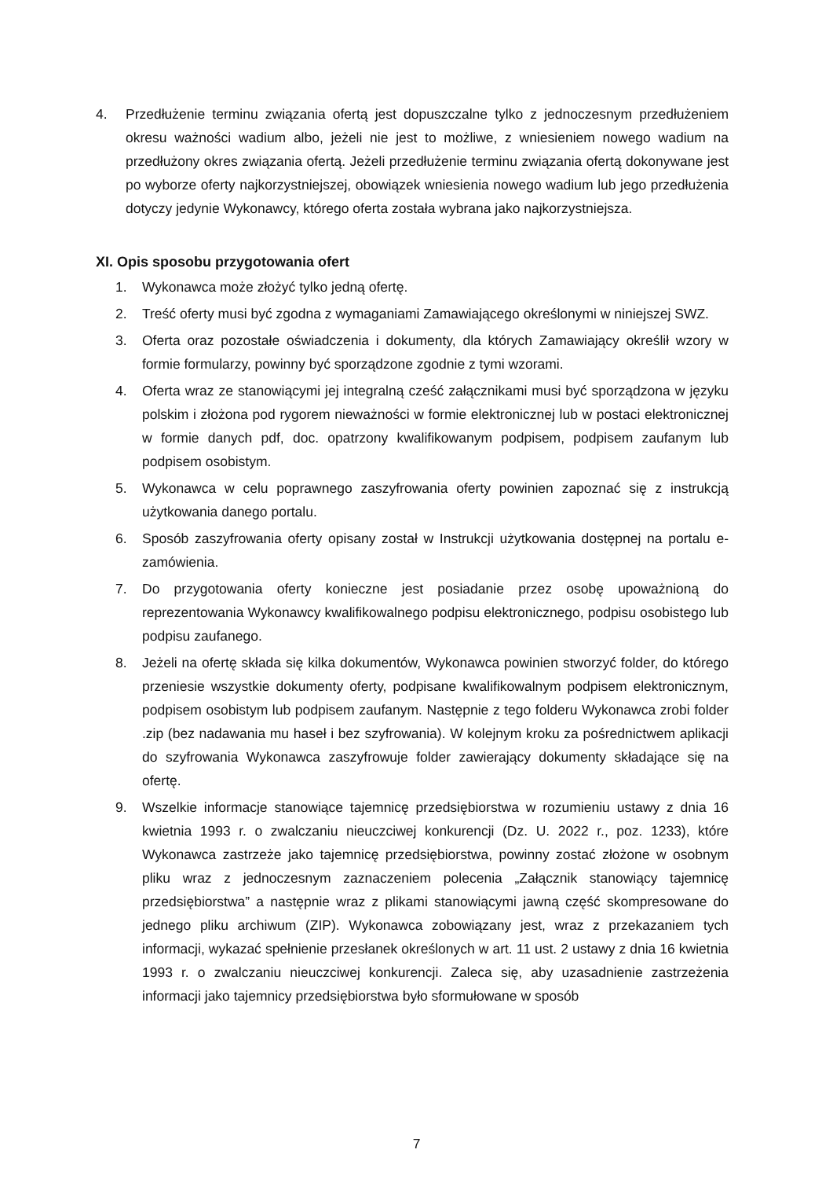4. Przedłużenie terminu związania ofertą jest dopuszczalne tylko z jednoczesnym przedłużeniem okresu ważności wadium albo, jeżeli nie jest to możliwe, z wniesieniem nowego wadium na przedłużony okres związania ofertą. Jeżeli przedłużenie terminu związania ofertą dokonywane jest po wyborze oferty najkorzystniejszej, obowiązek wniesienia nowego wadium lub jego przedłużenia dotyczy jedynie Wykonawcy, którego oferta została wybrana jako najkorzystniejsza.
XI. Opis sposobu przygotowania ofert
1. Wykonawca może złożyć tylko jedną ofertę.
2. Treść oferty musi być zgodna z wymaganiami Zamawiającego określonymi w niniejszej SWZ.
3. Oferta oraz pozostałe oświadczenia i dokumenty, dla których Zamawiający określił wzory w formie formularzy, powinny być sporządzone zgodnie z tymi wzorami.
4. Oferta wraz ze stanowiącymi jej integralną cześć załącznikami musi być sporządzona w języku polskim i złożona pod rygorem nieważności w formie elektronicznej lub w postaci elektronicznej w formie danych pdf, doc. opatrzony kwalifikowanym podpisem, podpisem zaufanym lub podpisem osobistym.
5. Wykonawca w celu poprawnego zaszyfrowania oferty powinien zapoznać się z instrukcją użytkowania danego portalu.
6. Sposób zaszyfrowania oferty opisany został w Instrukcji użytkowania dostępnej na portalu e-zamówienia.
7. Do przygotowania oferty konieczne jest posiadanie przez osobę upoważnioną do reprezentowania Wykonawcy kwalifikowalnego podpisu elektronicznego, podpisu osobistego lub podpisu zaufanego.
8. Jeżeli na ofertę składa się kilka dokumentów, Wykonawca powinien stworzyć folder, do którego przeniesie wszystkie dokumenty oferty, podpisane kwalifikowalnym podpisem elektronicznym, podpisem osobistym lub podpisem zaufanym. Następnie z tego folderu Wykonawca zrobi folder .zip (bez nadawania mu haseł i bez szyfrowania). W kolejnym kroku za pośrednictwem aplikacji do szyfrowania Wykonawca zaszyfrowuje folder zawierający dokumenty składające się na ofertę.
9. Wszelkie informacje stanowiące tajemnicę przedsiębiorstwa w rozumieniu ustawy z dnia 16 kwietnia 1993 r. o zwalczaniu nieuczciwej konkurencji (Dz. U. 2022 r., poz. 1233), które Wykonawca zastrzeże jako tajemnicę przedsiębiorstwa, powinny zostać złożone w osobnym pliku wraz z jednoczesnym zaznaczeniem polecenia „Załącznik stanowiący tajemnicę przedsiębiorstwa” a następnie wraz z plikami stanowiącymi jawną część skompresowane do jednego pliku archiwum (ZIP). Wykonawca zobowiązany jest, wraz z przekazaniem tych informacji, wykazać spełnienie przesłanek określonych w art. 11 ust. 2 ustawy z dnia 16 kwietnia 1993 r. o zwalczaniu nieuczciwej konkurencji. Zaleca się, aby uzasadnienie zastrzeżenia informacji jako tajemnicy przedsiębiorstwa było sformułowane w sposób
7